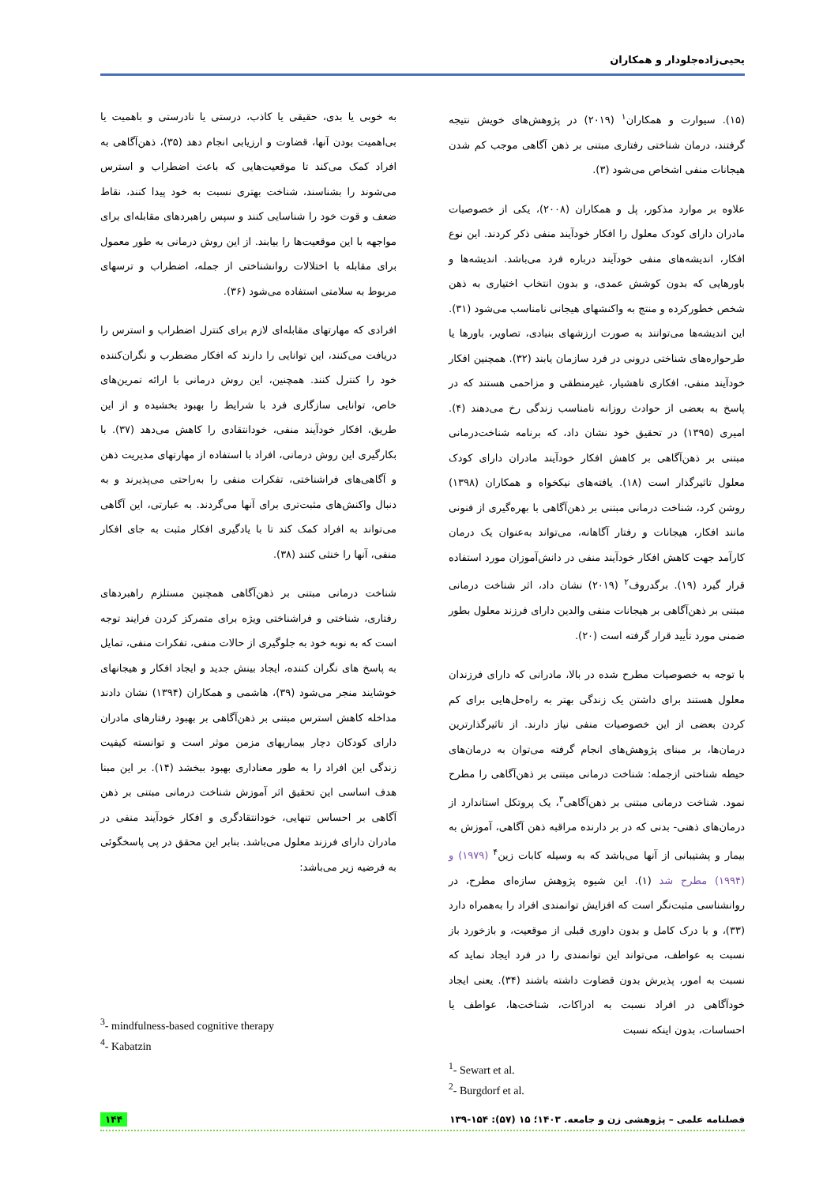یحیی‌زاده‌جلودار و همکاران
(۱۵). سیوارت و همکاران<sup>۱</sup> (۲۰۱۹) در پژوهش‌های خویش نتیجه گرفتند، درمان شناختی رفتاری مبتنی بر ذهن آگاهی موجب کم شدن هیجانات منفی اشخاص می‌شود (۳).
علاوه بر موارد مذکور، پل و همکاران (۲۰۰۸)، یکی از خصوصیات مادران دارای کودک معلول را افکار خودآیند منفی ذکر کردند. این نوع افکار، اندیشه‌های منفی خودآیند درباره فرد می‌باشد. اندیشه‌ها و باورهایی که بدون کوشش عمدی، و بدون انتخاب اختیاری به ذهن شخص خطورکرده و منتج به واکنشهای هیجانی نامناسب می‌شود (۳۱). این اندیشه‌ها می‌توانند به صورت ارزشهای بنیادی، تصاویر، باورها یا طرحواره‌های شناختی درونی در فرد سازمان یابند (۳۲). همچنین افکار خودآیند منفی، افکاری ناهشیار، غیرمنطقی و مزاحمی هستند که در پاسخ به بعضی از حوادث روزانه نامناسب زندگی رخ می‌دهند (۴). امیری (۱۳۹۵) در تحقیق خود نشان داد، که برنامه شناخت‌درمانی مبتنی بر ذهن‌آگاهی بر کاهش افکار خودآیند مادران دارای کودک معلول تاثیرگذار است (۱۸). یافته‌های نیکخواه و همکاران (۱۳۹۸) روشن کرد، شناخت درمانی مبتنی بر ذهن‌آگاهی با بهره‌گیری از فنونی مانند افکار، هیجانات و رفتار آگاهانه، می‌تواند به‌عنوان یک درمان کارآمد جهت کاهش افکار خودآیند منفی در دانش‌آموزان مورد استفاده قرار گیرد (۱۹). برگدروف<sup>۲</sup> (۲۰۱۹) نشان داد، اثر شناخت درمانی مبتنی بر ذهن‌آگاهی بر هیجانات منفی والدین دارای فرزند معلول بطور ضمنی مورد تأیید قرار گرفته است (۲۰).
با توجه به خصوصیات مطرح شده در بالا، مادرانی که دارای فرزندان معلول هستند برای داشتن یک زندگی بهتر به راه‌حل‌هایی برای کم کردن بعضی از این خصوصیات منفی نیاز دارند. از تاثیرگذارترین درمان‌ها، بر مبنای پژوهش‌های انجام گرفته می‌توان به درمان‌های حیطه شناختی ازجمله: شناخت درمانی مبتنی بر ذهن‌آگاهی را مطرح نمود. شناخت درمانی مبتنی بر ذهن‌آگاهی<sup>۳</sup>، یک پروتکل استاندارد از درمان‌های ذهنی- بدنی که در بر دارنده مراقبه ذهن آگاهی، آموزش به بیمار و پشتیبانی از آنها می‌باشد که به وسیله کابات زین<sup>۴</sup> (۱۹۷۹) و (۱۹۹۴) مطرح شد (۱). این شیوه پژوهش سازه‌ای مطرح، در روانشناسی مثبت‌نگر است که افزایش توانمندی افراد را به‌همراه دارد (۳۳)، و با درک کامل و بدون داوری قبلی از موقعیت، و بازخورد باز نسبت به عواطف، می‌تواند این توانمندی را در فرد ایجاد نماید که نسبت به امور، پذیرش بدون قضاوت داشته باشند (۳۴). یعنی ایجاد خودآگاهی در افراد نسبت به ادراکات، شناخت‌ها، عواطف یا احساسات، بدون اینکه نسبت
<sup>1</sup>- Sewart et al.
<sup>2</sup>- Burgdorf et al.
به خوبی یا بدی، حقیقی یا کاذب، درستی یا نادرستی و باهمیت یا بی‌اهمیت بودن آنها، قضاوت و ارزیابی انجام دهد (۳۵)، ذهن‌آگاهی به افراد کمک می‌کند تا موقعیت‌هایی که باعث اضطراب و استرس می‌شوند را بشناسند، شناخت بهتری نسبت به خود پیدا کنند، نقاط ضعف و قوت خود را شناسایی کنند و سپس راهبردهای مقابله‌ای برای مواجهه با این موقعیت‌ها را بیابند. از این روش درمانی به طور معمول برای مقابله با اختلالات روانشناختی از جمله، اضطراب و ترسهای مربوط به سلامتی استفاده می‌شود (۳۶).
افرادی که مهارتهای مقابله‌ای لازم برای کنترل اضطراب و استرس را دریافت می‌کنند، این توانایی را دارند که افکار مضطرب و نگران‌کننده خود را کنترل کنند. همچنین، این روش درمانی با ارائه تمرین‌های خاص، توانایی سازگاری فرد با شرایط را بهبود بخشیده و از این طریق، افکار خودآیند منفی، خودانتقادی را کاهش می‌دهد (۳۷). با بکارگیری این روش درمانی، افراد با استفاده از مهارتهای مدیریت ذهن و آگاهی‌های فراشناختی، تفکرات منفی را به‌راحتی می‌پذیرند و به دنبال واکنش‌های مثبت‌تری برای آنها می‌گردند. به عبارتی، این آگاهی می‌تواند به افراد کمک کند تا با یادگیری افکار مثبت به جای افکار منفی، آنها را خنثی کنند (۳۸).
شناخت درمانی مبتنی بر ذهن‌آگاهی همچنین مستلزم راهبردهای رفتاری، شناختی و فراشناختی ویژه برای متمرکز کردن فرایند توجه است که به نوبه خود به جلوگیری از حالات منفی، تفکرات منفی، تمایل به پاسخ های نگران کننده، ایجاد بینش جدید و ایجاد افکار و هیجانهای خوشایند منجر می‌شود (۳۹)، هاشمی و همکاران (۱۳۹۴) نشان دادند مداخله کاهش استرس مبتنی بر ذهن‌آگاهی بر بهبود رفتارهای مادران دارای کودکان دچار بیماریهای مزمن موثر است و توانسته کیفیت زندگی این افراد را به طور معناداری بهبود ببخشد (۱۴). بر این مبنا هدف اساسی این تحقیق اثر آموزش شناخت درمانی مبتنی بر ذهن آگاهی بر احساس تنهایی، خودانتقادگری و افکار خودآیند منفی در مادران دارای فرزند معلول می‌باشد. بنابر این محقق در پی پاسخگوئی به فرضیه زیر می‌باشد:
<sup>3</sup>- mindfulness-based cognitive therapy
<sup>4</sup>- Kabatzin
۱۴۴ فصلنامه علمی – پژوهشی زن و جامعه. ۱۴۰۳؛ ۱۵ (۵۷): ۱۵۴-۱۳۹